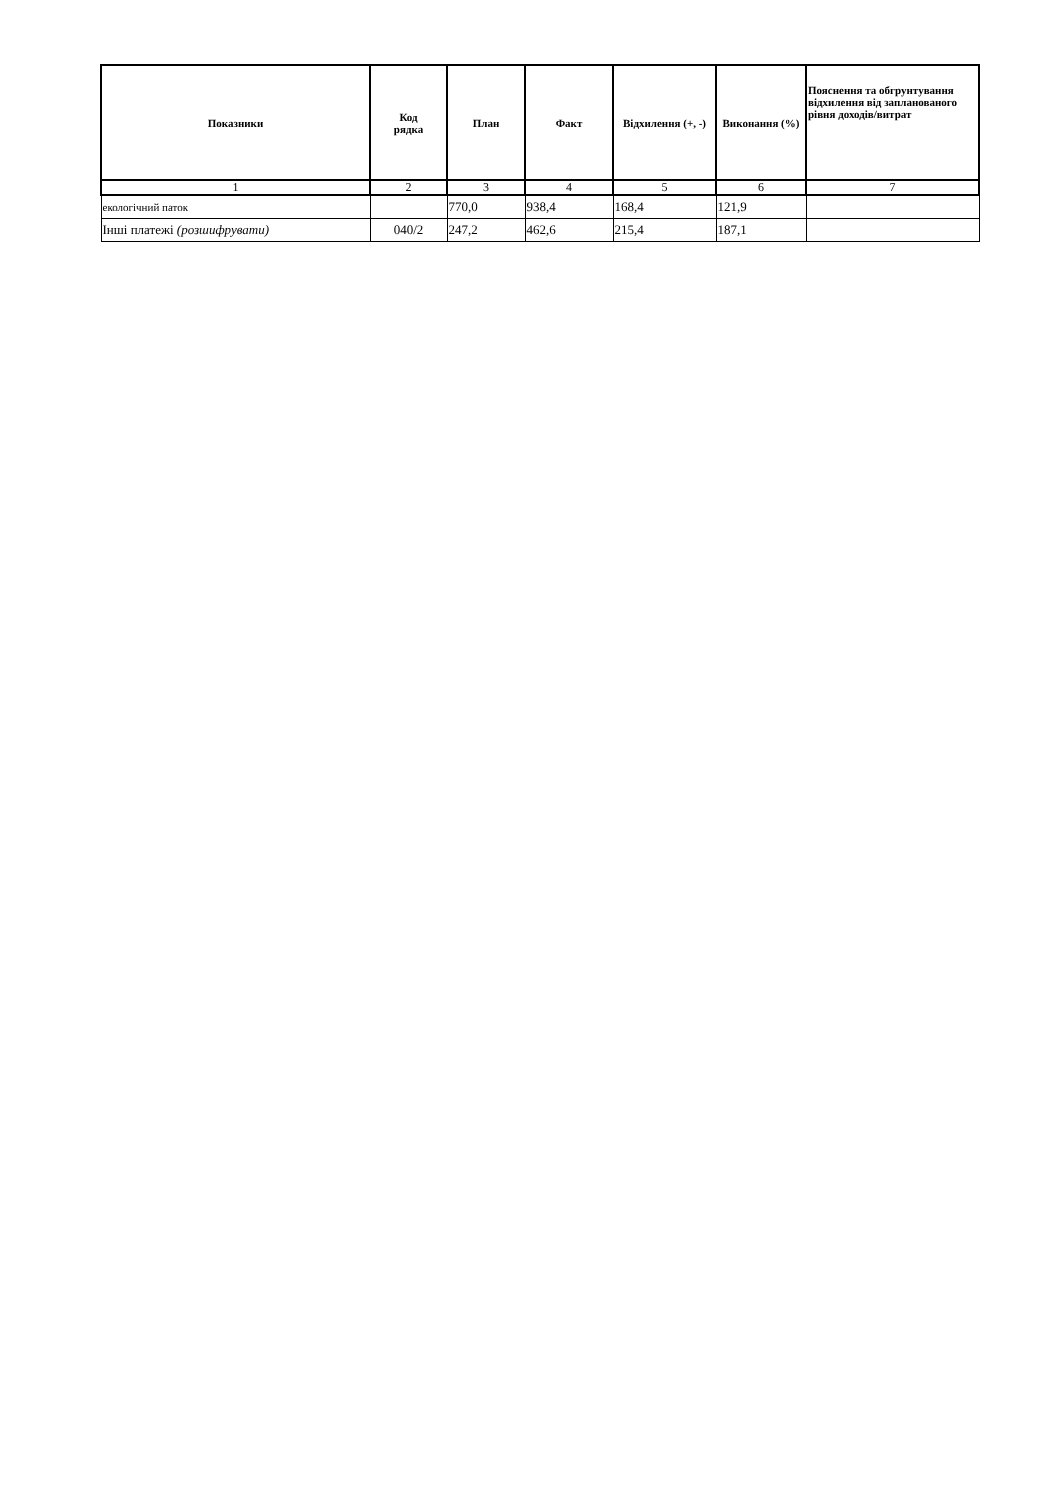| Показники | Код рядка | План | Факт | Відхилення (+, -) | Виконання (%) | Пояснення та обгрунтування відхилення від запланованого рівня доходів/витрат |
| --- | --- | --- | --- | --- | --- | --- |
| 1 | 2 | 3 | 4 | 5 | 6 | 7 |
| екологічний паток | | 770,0 | 938,4 | 168,4 | 121,9 | |
| Інші платежі (розшифрувати) | 040/2 | 247,2 | 462,6 | 215,4 | 187,1 | |